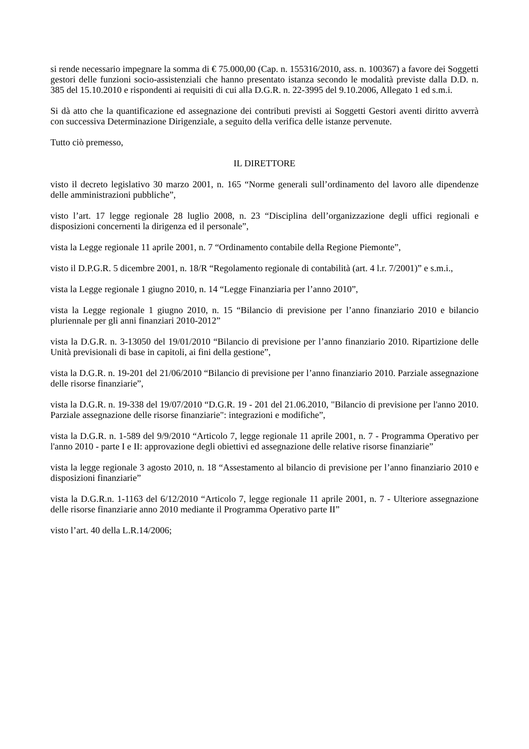si rende necessario impegnare la somma di € 75.000,00 (Cap. n. 155316/2010, ass. n. 100367) a favore dei Soggetti gestori delle funzioni socio-assistenziali che hanno presentato istanza secondo le modalità previste dalla D.D. n. 385 del 15.10.2010 e rispondenti ai requisiti di cui alla D.G.R. n. 22-3995 del 9.10.2006, Allegato 1 ed s.m.i.
Si dà atto che la quantificazione ed assegnazione dei contributi previsti ai Soggetti Gestori aventi diritto avverrà con successiva Determinazione Dirigenziale, a seguito della verifica delle istanze pervenute.
Tutto ciò premesso,
IL DIRETTORE
visto il decreto legislativo 30 marzo 2001, n. 165 “Norme generali sull’ordinamento del lavoro alle dipendenze delle amministrazioni pubbliche”,
visto l’art. 17 legge regionale 28 luglio 2008, n. 23 “Disciplina dell’organizzazione degli uffici regionali e disposizioni concernenti la dirigenza ed il personale”,
vista la Legge regionale 11 aprile 2001, n. 7 “Ordinamento contabile della Regione Piemonte”,
visto il D.P.G.R. 5 dicembre 2001, n. 18/R “Regolamento regionale di contabilità (art. 4 l.r. 7/2001)” e s.m.i.,
vista la Legge regionale 1 giugno 2010, n. 14 “Legge Finanziaria per l’anno 2010”,
vista la Legge regionale 1 giugno 2010, n. 15 “Bilancio di previsione per l’anno finanziario 2010 e bilancio pluriennale per gli anni finanziari 2010-2012”
vista la D.G.R. n. 3-13050 del 19/01/2010 “Bilancio di previsione per l’anno finanziario 2010. Ripartizione delle Unità previsionali di base in capitoli, ai fini della gestione”,
vista la D.G.R. n. 19-201 del 21/06/2010 “Bilancio di previsione per l’anno finanziario 2010. Parziale assegnazione delle risorse finanziarie”,
vista la D.G.R. n. 19-338 del 19/07/2010 “D.G.R. 19 - 201 del 21.06.2010, "Bilancio di previsione per l'anno 2010. Parziale assegnazione delle risorse finanziarie": integrazioni e modifiche”,
vista la D.G.R. n. 1-589 del 9/9/2010 “Articolo 7, legge regionale 11 aprile 2001, n. 7 - Programma Operativo per l'anno 2010 - parte I e II: approvazione degli obiettivi ed assegnazione delle relative risorse finanziarie”
vista la legge regionale 3 agosto 2010, n. 18 “Assestamento al bilancio di previsione per l’anno finanziario 2010 e disposizioni finanziarie”
vista la D.G.R.n. 1-1163 del 6/12/2010 “Articolo 7, legge regionale 11 aprile 2001, n. 7 - Ulteriore assegnazione delle risorse finanziarie anno 2010 mediante il Programma Operativo parte II”
visto l’art. 40 della L.R.14/2006;